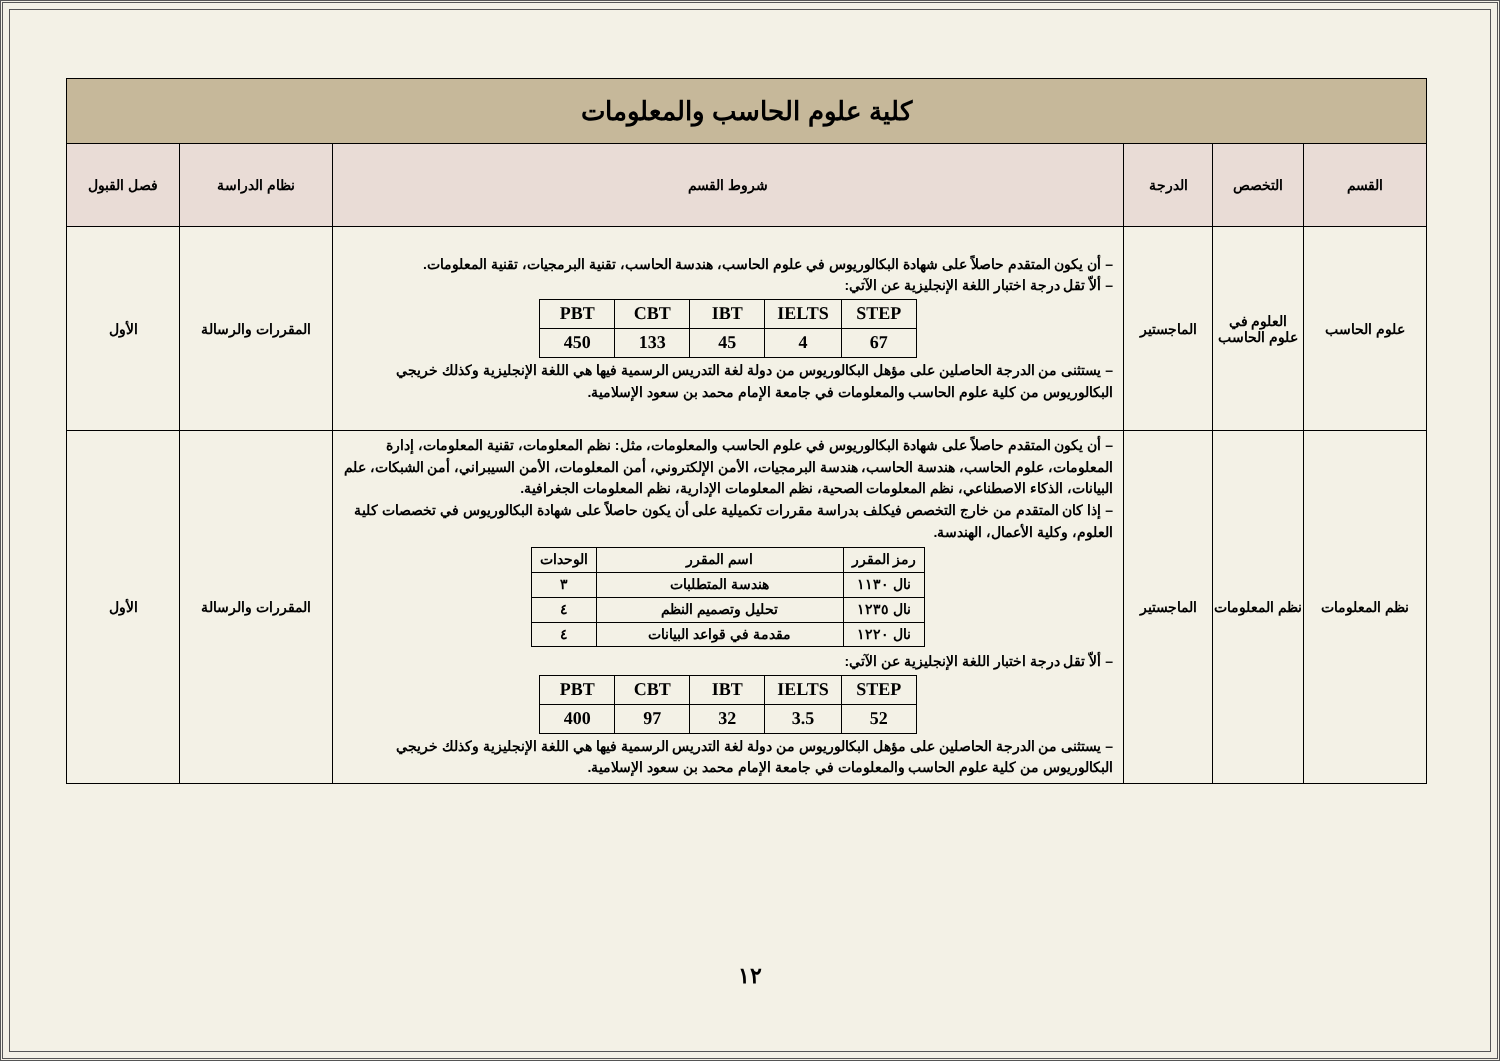| كلية علوم الحاسب والمعلومات | | | | | |
| --- | --- | --- | --- | --- | --- |
| القسم | التخصص | الدرجة | شروط القسم | نظام الدراسة | فصل القبول |
| علوم الحاسب | العلوم في علوم الحاسب | الماجستير | – أن يكون المتقدم حاصلاً على شهادة البكالوريوس في علوم الحاسب، هندسة الحاسب، تقنية البرمجيات، تقنية المعلومات. – ألاّ تقل درجة اختبار اللغة الإنجليزية عن الآتي: / PBT / CBT / IBT / IELTS / STEP / / 450 / 133 / 45 / 4 / 67 / – يستثنى من الدرجة الحاصلين على مؤهل البكالوريوس من دولة لغة التدريس الرسمية فيها هي اللغة الإنجليزية وكذلك خريجي البكالوريوس من كلية علوم الحاسب والمعلومات في جامعة الإمام محمد بن سعود الإسلامية. | المقررات والرسالة | الأول |
| نظم المعلومات | نظم المعلومات | الماجستير | – أن يكون المتقدم حاصلاً على شهادة البكالوريوس في علوم الحاسب والمعلومات، مثل: نظم المعلومات، تقنية المعلومات، إدارة المعلومات، علوم الحاسب، هندسة الحاسب، هندسة البرمجيات، الأمن الإلكتروني، أمن المعلومات، الأمن السيبراني، أمن الشبكات، علم البيانات، الذكاء الاصطناعي، نظم المعلومات الصحية، نظم المعلومات الإدارية، نظم المعلومات الجغرافية. – إذا كان المتقدم من خارج التخصص فيكلف بدراسة مقررات تكميلية على أن يكون حاصلاً على شهادة البكالوريوس في تخصصات كلية العلوم، وكلية الأعمال، الهندسة. / رمز المقرر / اسم المقرر / الوحدات / / --- / --- / --- / / نال ١١٣٠ / هندسة المتطلبات / ٣ / / نال ١٢٣٥ / تحليل وتصميم النظم / ٤ / / نال ١٢٢٠ / مقدمة في قواعد البيانات / ٤ / – ألاّ تقل درجة اختبار اللغة الإنجليزية عن الآتي: / PBT / CBT / IBT / IELTS / STEP / / 400 / 97 / 32 / 3.5 / 52 / – يستثنى من الدرجة الحاصلين على مؤهل البكالوريوس من دولة لغة التدريس الرسمية فيها هي اللغة الإنجليزية وكذلك خريجي البكالوريوس من كلية علوم الحاسب والمعلومات في جامعة الإمام محمد بن سعود الإسلامية. | المقررات والرسالة | الأول |
١٢